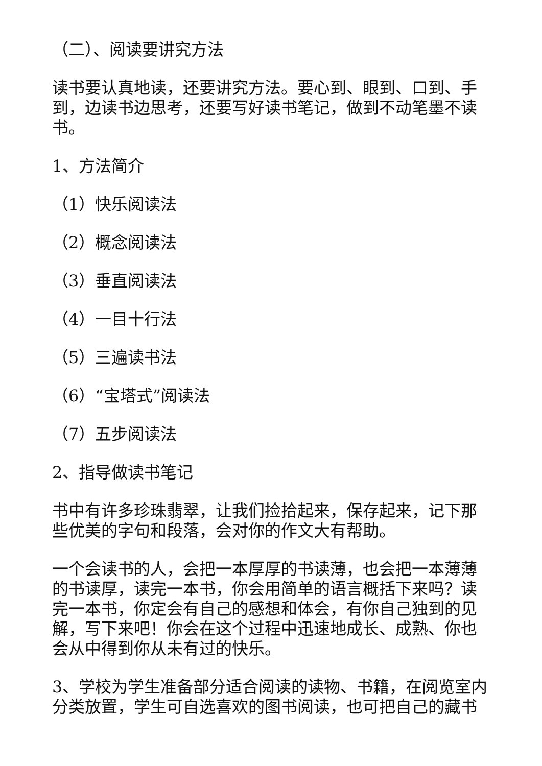（二）、阅读要讲究方法
读书要认真地读，还要讲究方法。要心到、眼到、口到、手到，边读书边思考，还要写好读书笔记，做到不动笔墨不读书。
1、方法简介
（1）快乐阅读法
（2）概念阅读法
（3）垂直阅读法
（4）一目十行法
（5）三遍读书法
（6）“宝塔式”阅读法
（7）五步阅读法
2、指导做读书笔记
书中有许多珍珠翡翠，让我们捡拾起来，保存起来，记下那些优美的字句和段落，会对你的作文大有帮助。
一个会读书的人，会把一本厚厚的书读薄，也会把一本薄薄的书读厚，读完一本书，你会用简单的语言概括下来吗？读完一本书，你定会有自己的感想和体会，有你自己独到的见解，写下来吧！你会在这个过程中迅速地成长、成熟、你也会从中得到你从未有过的快乐。
3、学校为学生准备部分适合阅读的读物、书籍，在阅览室内分类放置，学生可自选喜欢的图书阅读，也可把自己的藏书